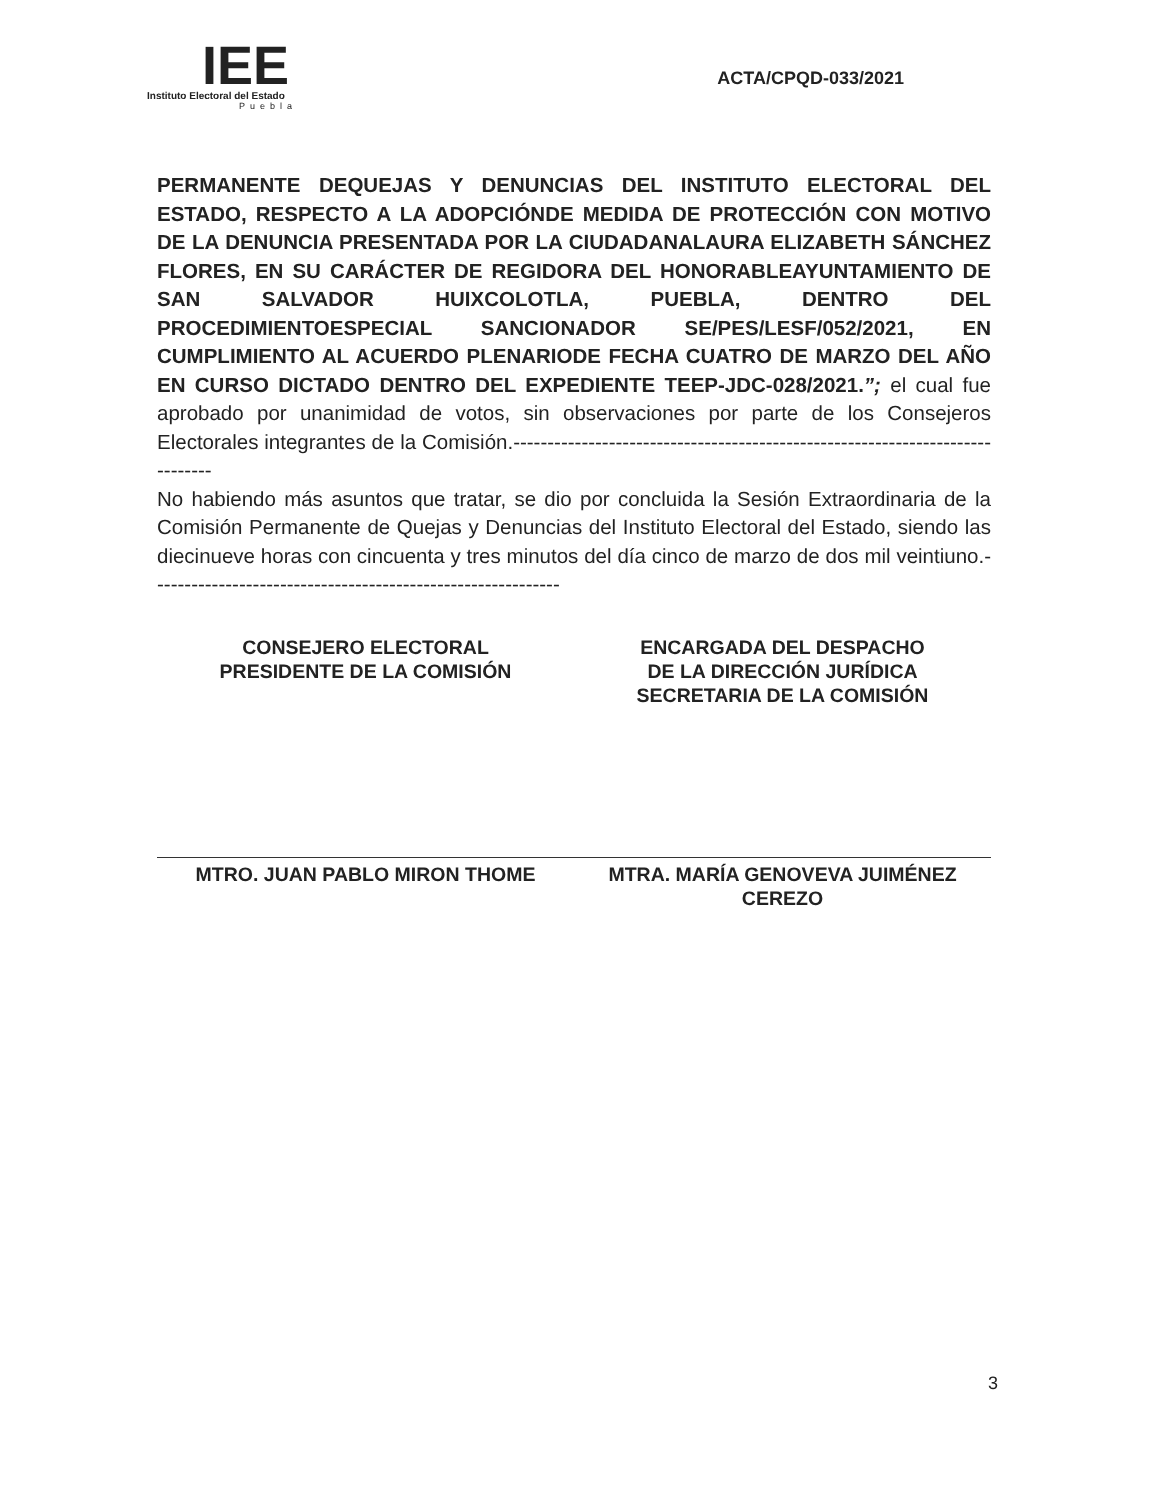IEE
Instituto Electoral del Estado
Puebla
ACTA/CPQD-033/2021
PERMANENTE DEQUEJAS Y DENUNCIAS DEL INSTITUTO ELECTORAL DEL ESTADO, RESPECTO A LA ADOPCIÓNDE MEDIDA DE PROTECCIÓN CON MOTIVO DE LA DENUNCIA PRESENTADA POR LA CIUDADANALAURA ELIZABETH SÁNCHEZ FLORES, EN SU CARÁCTER DE REGIDORA DEL HONORABLEAYUNTAMIENTO DE SAN SALVADOR HUIXCOLOTLA, PUEBLA, DENTRO DEL PROCEDIMIENTOESPECIAL SANCIONADOR SE/PES/LESF/052/2021, EN CUMPLIMIENTO AL ACUERDO PLENARIODE FECHA CUATRO DE MARZO DEL AÑO EN CURSO DICTADO DENTRO DEL EXPEDIENTE TEEP-JDC-028/2021.”; el cual fue aprobado por unanimidad de votos, sin observaciones por parte de los Consejeros Electorales integrantes de la Comisión.------------------------------------------------------------------------------
No habiendo más asuntos que tratar, se dio por concluida la Sesión Extraordinaria de la Comisión Permanente de Quejas y Denuncias del Instituto Electoral del Estado, siendo las diecinueve horas con cincuenta y tres minutos del día cinco de marzo de dos mil veintiuno.------------------------------------------------------------
CONSEJERO ELECTORAL
PRESIDENTE DE LA COMISIÓN
MTRO. JUAN PABLO MIRON THOME
ENCARGADA DEL DESPACHO
DE LA DIRECCIÓN JURÍDICA
SECRETARIA DE LA COMISIÓN
MTRA. MARÍA GENOVEVA JUIMÉNEZ
CEREZO
3